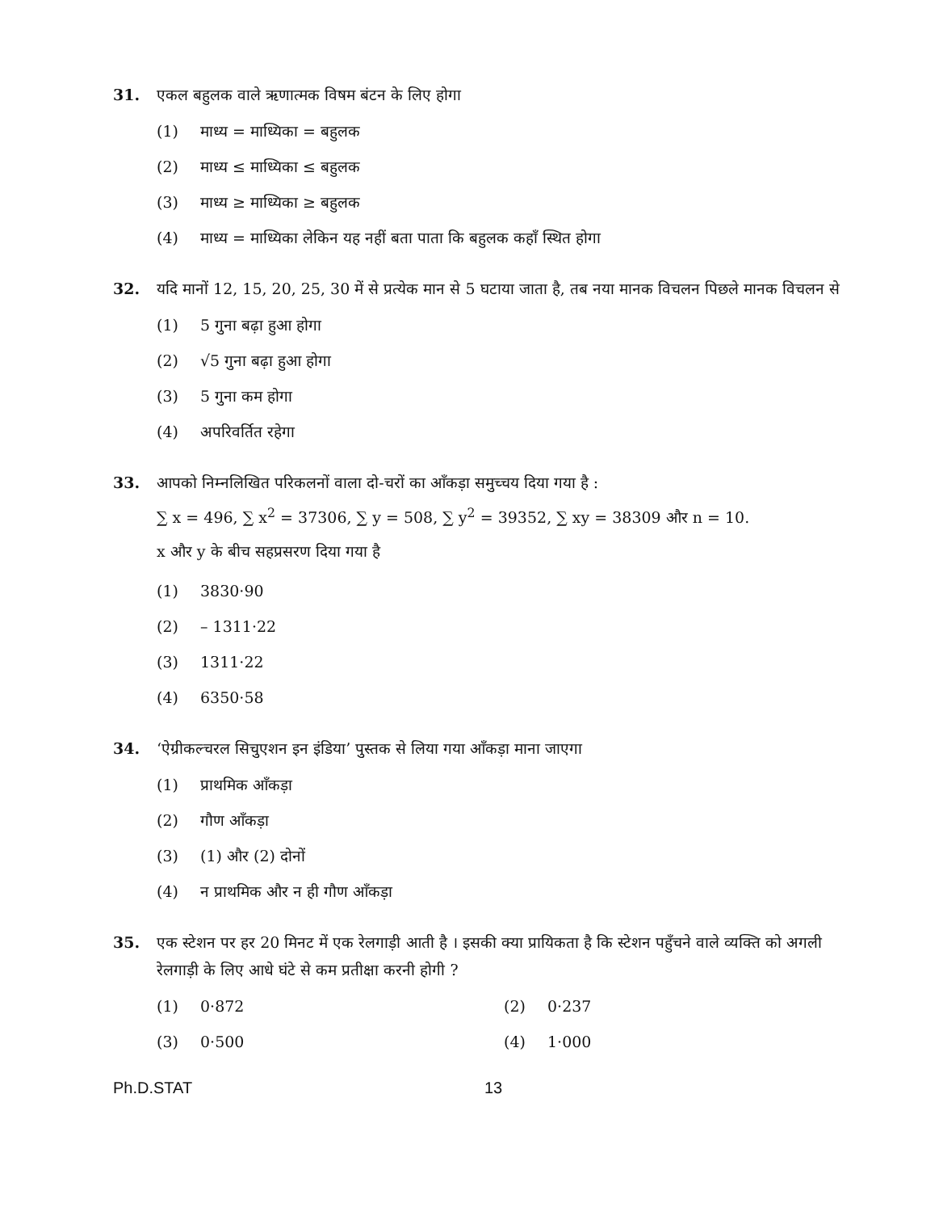31. एकल बहुलक वाले ऋणात्मक विषम बंटन के लिए होगा
(1) माध्य = माध्यिका = बहुलक
(2) माध्य ≤ माध्यिका ≤ बहुलक
(3) माध्य ≥ माध्यिका ≥ बहुलक
(4) माध्य = माध्यिका लेकिन यह नहीं बता पाता कि बहुलक कहाँ स्थित होगा
32. यदि मानों 12, 15, 20, 25, 30 में से प्रत्येक मान से 5 घटाया जाता है, तब नया मानक विचलन पिछले मानक विचलन से
(1) 5 गुना बढ़ा हुआ होगा
(2) √5 गुना बढ़ा हुआ होगा
(3) 5 गुना कम होगा
(4) अपरिवर्तित रहेगा
33. आपको निम्नलिखित परिकलनों वाला दो-चरों का आँकड़ा समुच्चय दिया गया है :
∑ x = 496, ∑ x<sup>2</sup> = 37306, ∑ y = 508, ∑ y<sup>2</sup> = 39352, ∑ xy = 38309 और n = 10.
x और y के बीच सहप्रसरण दिया गया है
(1) 3830·90
(2) – 1311·22
(3) 1311·22
(4) 6350·58
34. ‘ऐग्रीकल्चरल सिचुएशन इन इंडिया’ पुस्तक से लिया गया आँकड़ा माना जाएगा
(1) प्राथमिक आँकड़ा
(2) गौण आँकड़ा
(3) (1) और (2) दोनों
(4) न प्राथमिक और न ही गौण आँकड़ा
35. एक स्टेशन पर हर 20 मिनट में एक रेलगाड़ी आती है । इसकी क्या प्रायिकता है कि स्टेशन पहुँचने वाले व्यक्ति को अगली रेलगाड़ी के लिए आधे घंटे से कम प्रतीक्षा करनी होगी ?
(1) 0·872 (2) 0·237
(3) 0·500 (4) 1·000
Ph.D.STAT 13